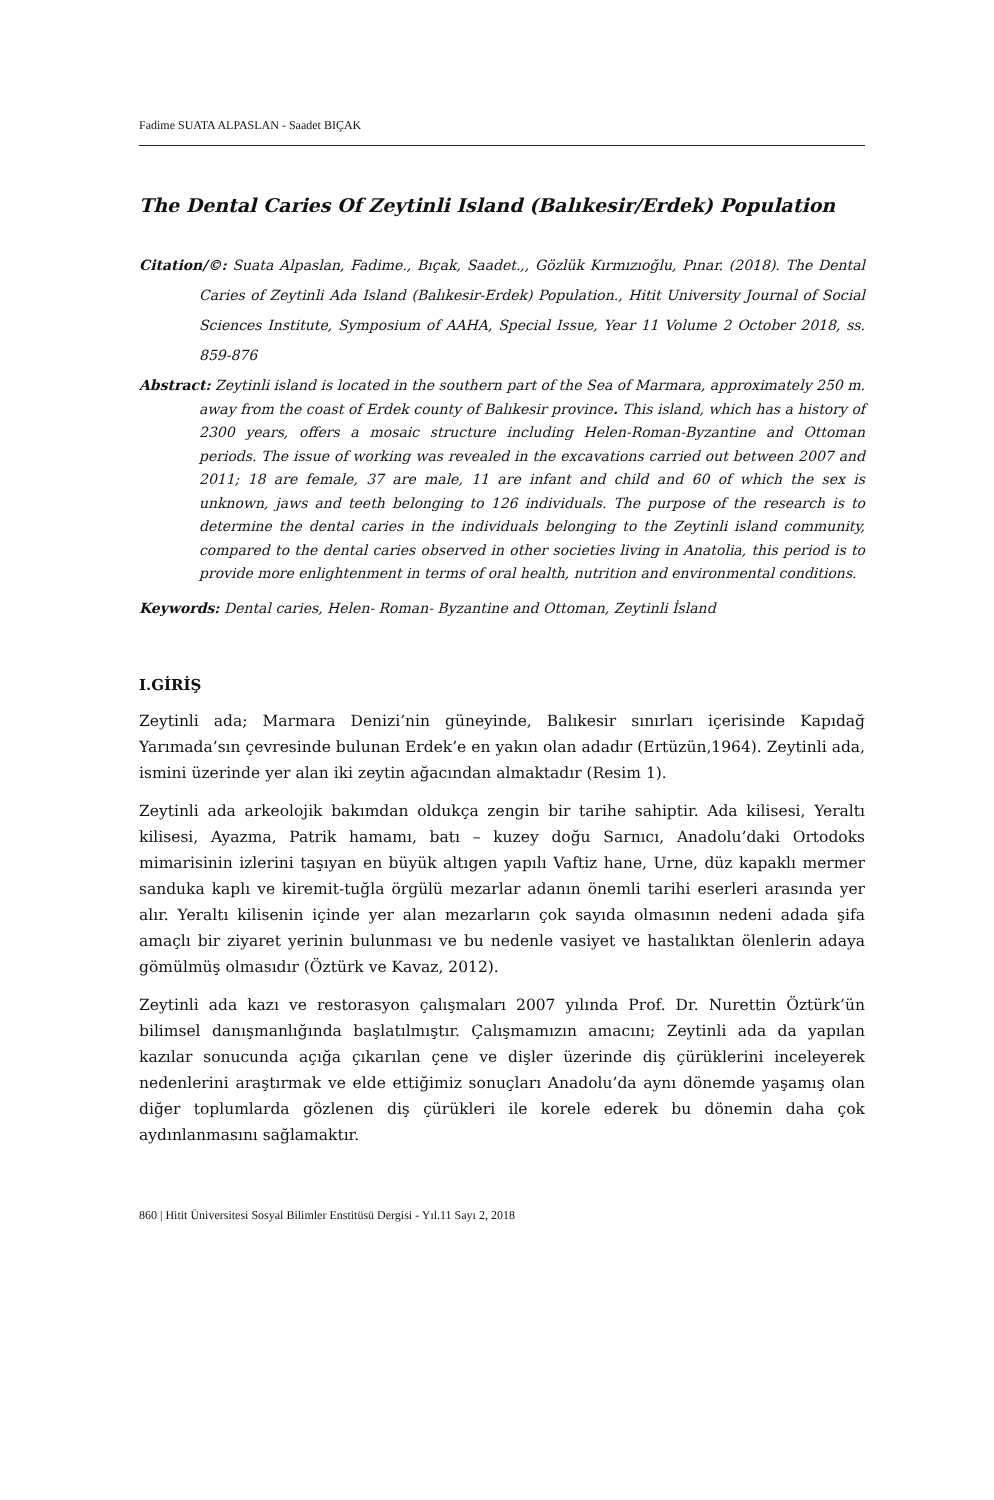Fadime SUATA ALPASLAN - Saadet BIÇAK
The Dental Caries Of Zeytinli Island (Balıkesir/Erdek) Population
Citation/©: Suata Alpaslan, Fadime., Bıçak, Saadet.,, Gözlük Kırmızıoğlu, Pınar. (2018). The Dental Caries of Zeytinli Ada Island (Balıkesir-Erdek) Population., Hitit University Journal of Social Sciences Institute, Symposium of AAHA, Special Issue, Year 11 Volume 2 October 2018, ss. 859-876
Abstract: Zeytinli island is located in the southern part of the Sea of Marmara, approximately 250 m. away from the coast of Erdek county of Balıkesir province. This island, which has a history of 2300 years, offers a mosaic structure including Helen-Roman-Byzantine and Ottoman periods. The issue of working was revealed in the excavations carried out between 2007 and 2011; 18 are female, 37 are male, 11 are infant and child and 60 of which the sex is unknown, jaws and teeth belonging to 126 individuals. The purpose of the research is to determine the dental caries in the individuals belonging to the Zeytinli island community, compared to the dental caries observed in other societies living in Anatolia, this period is to provide more enlightenment in terms of oral health, nutrition and environmental conditions.
Keywords: Dental caries, Helen- Roman- Byzantine and Ottoman, Zeytinli İsland
I.GİRİŞ
Zeytinli ada; Marmara Denizi’nin güneyinde, Balıkesir sınırları içerisinde Kapıdağ Yarımada’sın çevresinde bulunan Erdek’e en yakın olan adadır (Ertüzün,1964). Zeytinli ada, ismini üzerinde yer alan iki zeytin ağacından almaktadır (Resim 1).
Zeytinli ada arkeolojik bakımdan oldukça zengin bir tarihe sahiptir. Ada kilisesi, Yeraltı kilisesi, Ayazma, Patrik hamamı, batı – kuzey doğu Sarnıcı, Anadolu’daki Ortodoks mimarisinin izlerini taşıyan en büyük altıgen yapılı Vaftiz hane, Urne, düz kapaklı mermer sanduka kaplı ve kiremit-tuğla örgülü mezarlar adanın önemli tarihi eserleri arasında yer alır. Yeraltı kilisenin içinde yer alan mezarların çok sayıda olmasının nedeni adada şifa amaçlı bir ziyaret yerinin bulunması ve bu nedenle vasiyet ve hastalıktan ölenlerin adaya gömülmüş olmasıdır (Öztürk ve Kavaz, 2012).
Zeytinli ada kazı ve restorasyon çalışmaları 2007 yılında Prof. Dr. Nurettin Öztürk’ün bilimsel danışmanlığında başlatılmıştır. Çalışmamızın amacını; Zeytinli ada da yapılan kazılar sonucunda açığa çıkarılan çene ve dişler üzerinde diş çürüklerini inceleyerek nedenlerini araştırmak ve elde ettiğimiz sonuçları Anadolu’da aynı dönemde yaşamış olan diğer toplumlarda gözlenen diş çürükleri ile korele ederek bu dönemin daha çok aydınlanmasını sağlamaktır.
860 | Hitit Üniversitesi Sosyal Bilimler Enstitüsü Dergisi - Yıl.11 Sayı 2, 2018